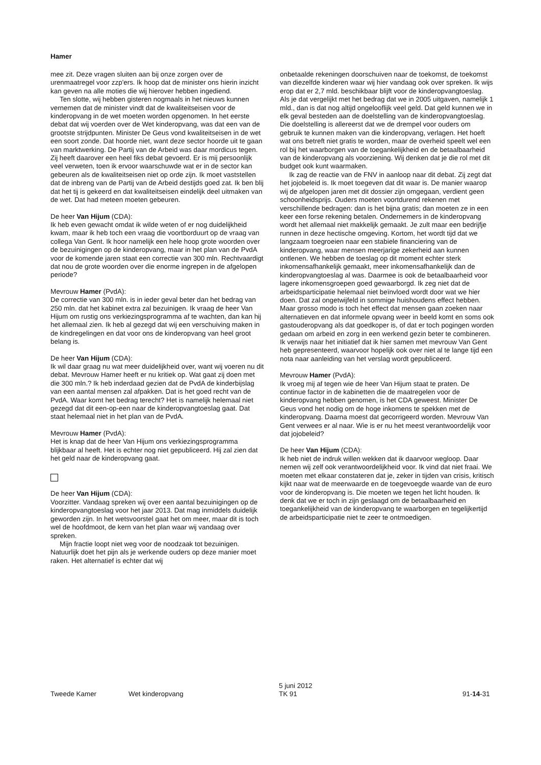Hamer
mee zit. Deze vragen sluiten aan bij onze zorgen over de urenmaatregel voor zzp'ers. Ik hoop dat de minister ons hierin inzicht kan geven na alle moties die wij hierover hebben ingediend.
Ten slotte, wij hebben gisteren nogmaals in het nieuws kunnen vernemen dat de minister vindt dat de kwaliteitseisen voor de kinderopvang in de wet moeten worden opgenomen. In het eerste debat dat wij voerden over de Wet kinderopvang, was dat een van de grootste strijdpunten. Minister De Geus vond kwaliteitseisen in de wet een soort zonde. Dat hoorde niet, want deze sector hoorde uit te gaan van marktwerking. De Partij van de Arbeid was daar mordicus tegen. Zij heeft daarover een heel fiks debat gevoerd. Er is mij persoonlijk veel verweten, toen ik ervoor waarschuwde wat er in de sector kan gebeuren als de kwaliteitseisen niet op orde zijn. Ik moet vaststellen dat de inbreng van de Partij van de Arbeid destijds goed zat. Ik ben blij dat het tij is gekeerd en dat kwaliteitseisen eindelijk deel uitmaken van de wet. Dat had meteen moeten gebeuren.
De heer Van Hijum (CDA):
Ik heb even gewacht omdat ik wilde weten of er nog duidelijkheid kwam, maar ik heb toch een vraag die voortborduurt op de vraag van collega Van Gent. Ik hoor namelijk een hele hoop grote woorden over de bezuinigingen op de kinderopvang, maar in het plan van de PvdA voor de komende jaren staat een correctie van 300 mln. Rechtvaardigt dat nou de grote woorden over die enorme ingrepen in de afgelopen periode?
Mevrouw Hamer (PvdA):
De correctie van 300 mln. is in ieder geval beter dan het bedrag van 250 mln. dat het kabinet extra zal bezuinigen. Ik vraag de heer Van Hijum om rustig ons verkiezingsprogramma af te wachten, dan kan hij het allemaal zien. Ik heb al gezegd dat wij een verschuiving maken in de kindregelingen en dat voor ons de kinderopvang van heel groot belang is.
De heer Van Hijum (CDA):
Ik wil daar graag nu wat meer duidelijkheid over, want wij voeren nu dit debat. Mevrouw Hamer heeft er nu kritiek op. Wat gaat zij doen met die 300 mln.? Ik heb inderdaad gezien dat de PvdA de kinderbijslag van een aantal mensen zal afpakken. Dat is het goed recht van de PvdA. Waar komt het bedrag terecht? Het is namelijk helemaal niet gezegd dat dit een-op-een naar de kinderopvangtoeslag gaat. Dat staat helemaal niet in het plan van de PvdA.
Mevrouw Hamer (PvdA):
Het is knap dat de heer Van Hijum ons verkiezingsprogramma blijkbaar al heeft. Het is echter nog niet gepubliceerd. Hij zal zien dat het geld naar de kinderopvang gaat.
De heer Van Hijum (CDA):
Voorzitter. Vandaag spreken wij over een aantal bezuinigingen op de kinderopvangtoeslag voor het jaar 2013. Dat mag inmiddels duidelijk geworden zijn. In het wetsvoorstel gaat het om meer, maar dit is toch wel de hoofdmoot, de kern van het plan waar wij vandaag over spreken.
Mijn fractie loopt niet weg voor de noodzaak tot bezuinigen. Natuurlijk doet het pijn als je werkende ouders op deze manier moet raken. Het alternatief is echter dat wij
onbetaalde rekeningen doorschuiven naar de toekomst, de toekomst van diezelfde kinderen waar wij hier vandaag ook over spreken. Ik wijs erop dat er 2,7 mld. beschikbaar blijft voor de kinderopvangtoeslag. Als je dat vergelijkt met het bedrag dat we in 2005 uitgaven, namelijk 1 mld., dan is dat nog altijd ongelooflijk veel geld. Dat geld kunnen we in elk geval besteden aan de doelstelling van de kinderopvangtoeslag. Die doelstelling is allereerst dat we de drempel voor ouders om gebruik te kunnen maken van die kinderopvang, verlagen. Het hoeft wat ons betreft niet gratis te worden, maar de overheid speelt wel een rol bij het waarborgen van de toegankelijkheid en de betaalbaarheid van de kinderopvang als voorziening. Wij denken dat je die rol met dit budget ook kunt waarmaken.
Ik zag de reactie van de FNV in aanloop naar dit debat. Zij zegt dat het jojobeleid is. Ik moet toegeven dat dit waar is. De manier waarop wij de afgelopen jaren met dit dossier zijn omgegaan, verdient geen schoonheidsprijs. Ouders moeten voortdurend rekenen met verschillende bedragen: dan is het bijna gratis; dan moeten ze in een keer een forse rekening betalen. Ondernemers in de kinderopvang wordt het allemaal niet makkelijk gemaakt. Je zult maar een bedrijfje runnen in deze hectische omgeving. Kortom, het wordt tijd dat we langzaam toegroeien naar een stabiele financiering van de kinderopvang, waar mensen meerjarige zekerheid aan kunnen ontlenen. We hebben de toeslag op dit moment echter sterk inkomensafhankelijk gemaakt, meer inkomensafhankelijk dan de kinderopvangtoeslag al was. Daarmee is ook de betaalbaarheid voor lagere inkomensgroepen goed gewaarborgd. Ik zeg niet dat de arbeidsparticipatie helemaal niet beïnvloed wordt door wat we hier doen. Dat zal ongetwijfeld in sommige huishoudens effect hebben. Maar grosso modo is toch het effect dat mensen gaan zoeken naar alternatieven en dat informele opvang weer in beeld komt en soms ook gastouderopvang als dat goedkoper is, of dat er toch pogingen worden gedaan om arbeid en zorg in een werkend gezin beter te combineren. Ik verwijs naar het initiatief dat ik hier samen met mevrouw Van Gent heb gepresenteerd, waarvoor hopelijk ook over niet al te lange tijd een nota naar aanleiding van het verslag wordt gepubliceerd.
Mevrouw Hamer (PvdA):
Ik vroeg mij af tegen wie de heer Van Hijum staat te praten. De continue factor in de kabinetten die de maatregelen voor de kinderopvang hebben genomen, is het CDA geweest. Minister De Geus vond het nodig om de hoge inkomens te spekken met de kinderopvang. Daarna moest dat gecorrigeerd worden. Mevrouw Van Gent verwees er al naar. Wie is er nu het meest verantwoordelijk voor dat jojobeleid?
De heer Van Hijum (CDA):
Ik heb niet de indruk willen wekken dat ik daarvoor wegloop. Daar nemen wij zelf ook verantwoordelijkheid voor. Ik vind dat niet fraai. We moeten met elkaar constateren dat je, zeker in tijden van crisis, kritisch kijkt naar wat de meerwaarde en de toegevoegde waarde van de euro voor de kinderopvang is. Die moeten we tegen het licht houden. Ik denk dat we er toch in zijn geslaagd om de betaalbaarheid en toegankelijkheid van de kinderopvang te waarborgen en tegelijkertijd de arbeidsparticipatie niet te zeer te ontmoedigen.
Tweede Kamer
Wet kinderopvang
5 juni 2012
TK 91
91-14-31